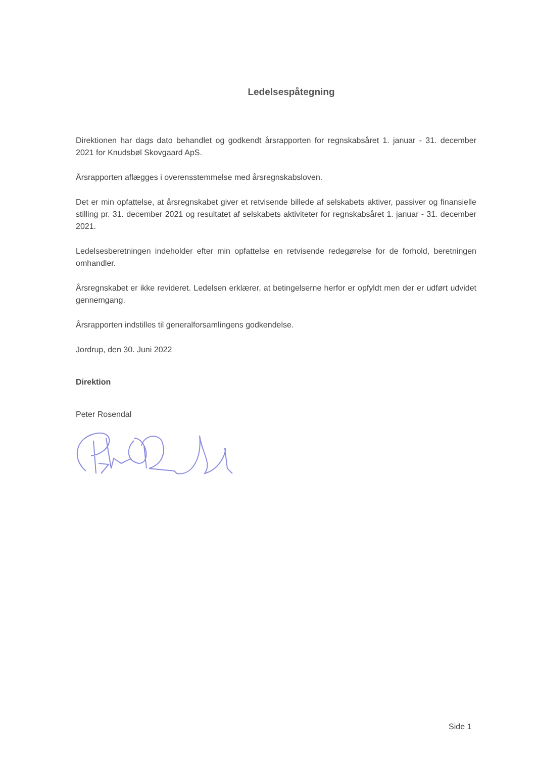Ledelsespåtegning
Direktionen har dags dato behandlet og godkendt årsrapporten for regnskabsåret 1. januar - 31. december 2021 for Knudsbøl Skovgaard ApS.
Årsrapporten aflægges i overensstemmelse med årsregnskabsloven.
Det er min opfattelse, at årsregnskabet giver et retvisende billede af selskabets aktiver, passiver og finansielle stilling pr. 31. december 2021 og resultatet af selskabets aktiviteter for regnskabsåret 1. januar - 31. december 2021.
Ledelsesberetningen indeholder efter min opfattelse en retvisende redegørelse for de forhold, beretningen omhandler.
Årsregnskabet er ikke revideret. Ledelsen erklærer, at betingelserne herfor er opfyldt men der er udført udvidet gennemgang.
Årsrapporten indstilles til generalforsamlingens godkendelse.
Jordrup, den 30. Juni 2022
Direktion
Peter Rosendal
Side 1